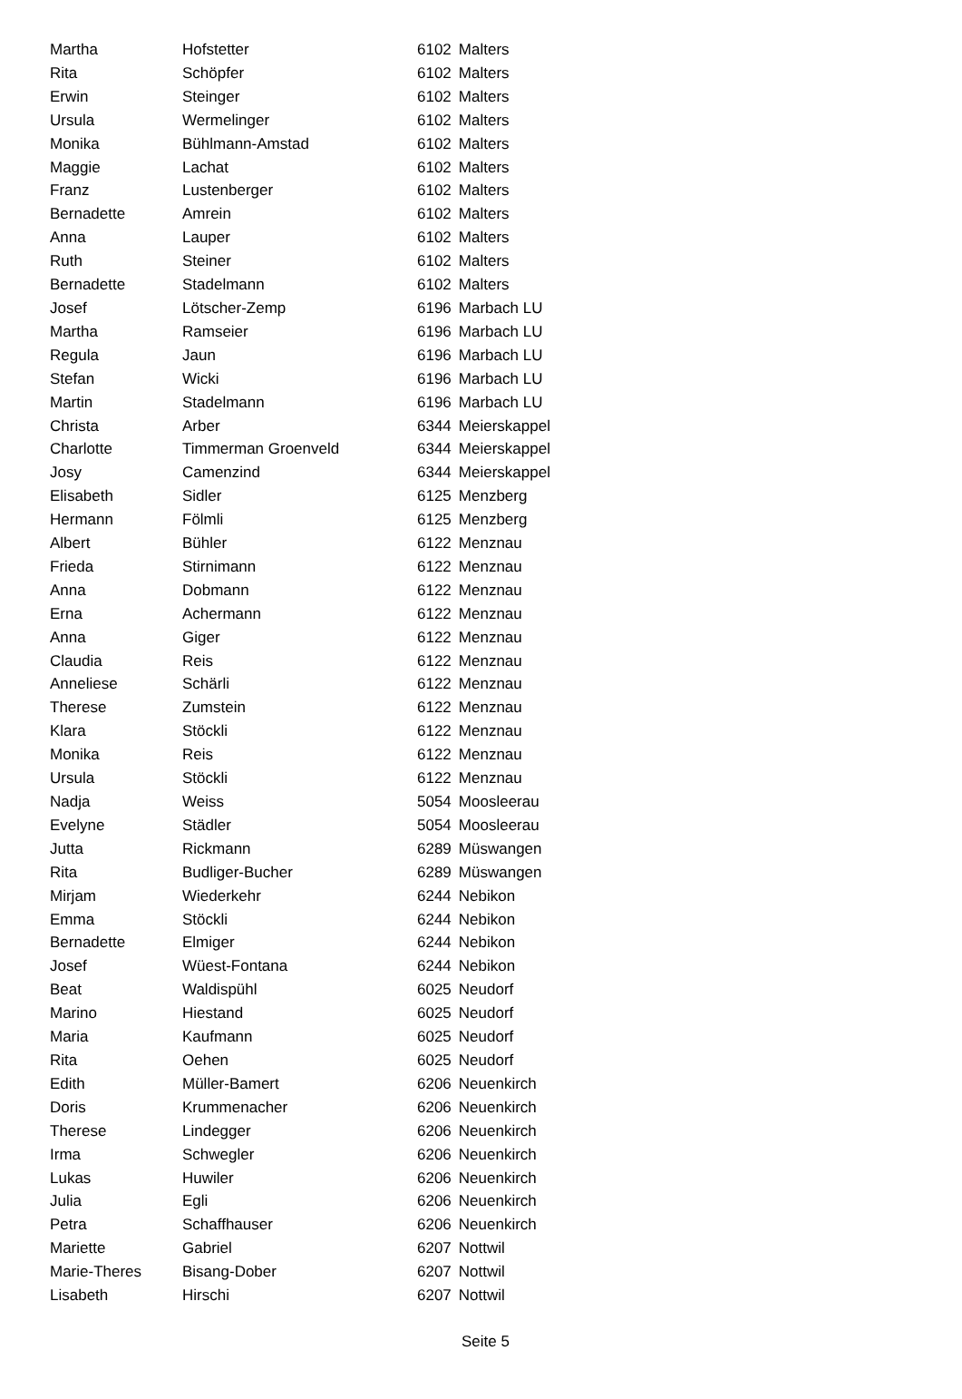| Martha | Hofstetter | 6102 | Malters |
| Rita | Schöpfer | 6102 | Malters |
| Erwin | Steinger | 6102 | Malters |
| Ursula | Wermelinger | 6102 | Malters |
| Monika | Bühlmann-Amstad | 6102 | Malters |
| Maggie | Lachat | 6102 | Malters |
| Franz | Lustenberger | 6102 | Malters |
| Bernadette | Amrein | 6102 | Malters |
| Anna | Lauper | 6102 | Malters |
| Ruth | Steiner | 6102 | Malters |
| Bernadette | Stadelmann | 6102 | Malters |
| Josef | Lötscher-Zemp | 6196 | Marbach LU |
| Martha | Ramseier | 6196 | Marbach LU |
| Regula | Jaun | 6196 | Marbach LU |
| Stefan | Wicki | 6196 | Marbach LU |
| Martin | Stadelmann | 6196 | Marbach LU |
| Christa | Arber | 6344 | Meierskappel |
| Charlotte | Timmerman Groenveld | 6344 | Meierskappel |
| Josy | Camenzind | 6344 | Meierskappel |
| Elisabeth | Sidler | 6125 | Menzberg |
| Hermann | Fölmli | 6125 | Menzberg |
| Albert | Bühler | 6122 | Menznau |
| Frieda | Stirnimann | 6122 | Menznau |
| Anna | Dobmann | 6122 | Menznau |
| Erna | Achermann | 6122 | Menznau |
| Anna | Giger | 6122 | Menznau |
| Claudia | Reis | 6122 | Menznau |
| Anneliese | Schärli | 6122 | Menznau |
| Therese | Zumstein | 6122 | Menznau |
| Klara | Stöckli | 6122 | Menznau |
| Monika | Reis | 6122 | Menznau |
| Ursula | Stöckli | 6122 | Menznau |
| Nadja | Weiss | 5054 | Moosleerau |
| Evelyne | Städler | 5054 | Moosleerau |
| Jutta | Rickmann | 6289 | Müswangen |
| Rita | Budliger-Bucher | 6289 | Müswangen |
| Mirjam | Wiederkehr | 6244 | Nebikon |
| Emma | Stöckli | 6244 | Nebikon |
| Bernadette | Elmiger | 6244 | Nebikon |
| Josef | Wüest-Fontana | 6244 | Nebikon |
| Beat | Waldispühl | 6025 | Neudorf |
| Marino | Hiestand | 6025 | Neudorf |
| Maria | Kaufmann | 6025 | Neudorf |
| Rita | Oehen | 6025 | Neudorf |
| Edith | Müller-Bamert | 6206 | Neuenkirch |
| Doris | Krummenacher | 6206 | Neuenkirch |
| Therese | Lindegger | 6206 | Neuenkirch |
| Irma | Schwegler | 6206 | Neuenkirch |
| Lukas | Huwiler | 6206 | Neuenkirch |
| Julia | Egli | 6206 | Neuenkirch |
| Petra | Schaffhauser | 6206 | Neuenkirch |
| Mariette | Gabriel | 6207 | Nottwil |
| Marie-Theres | Bisang-Dober | 6207 | Nottwil |
| Lisabeth | Hirschi | 6207 | Nottwil |
Seite 5